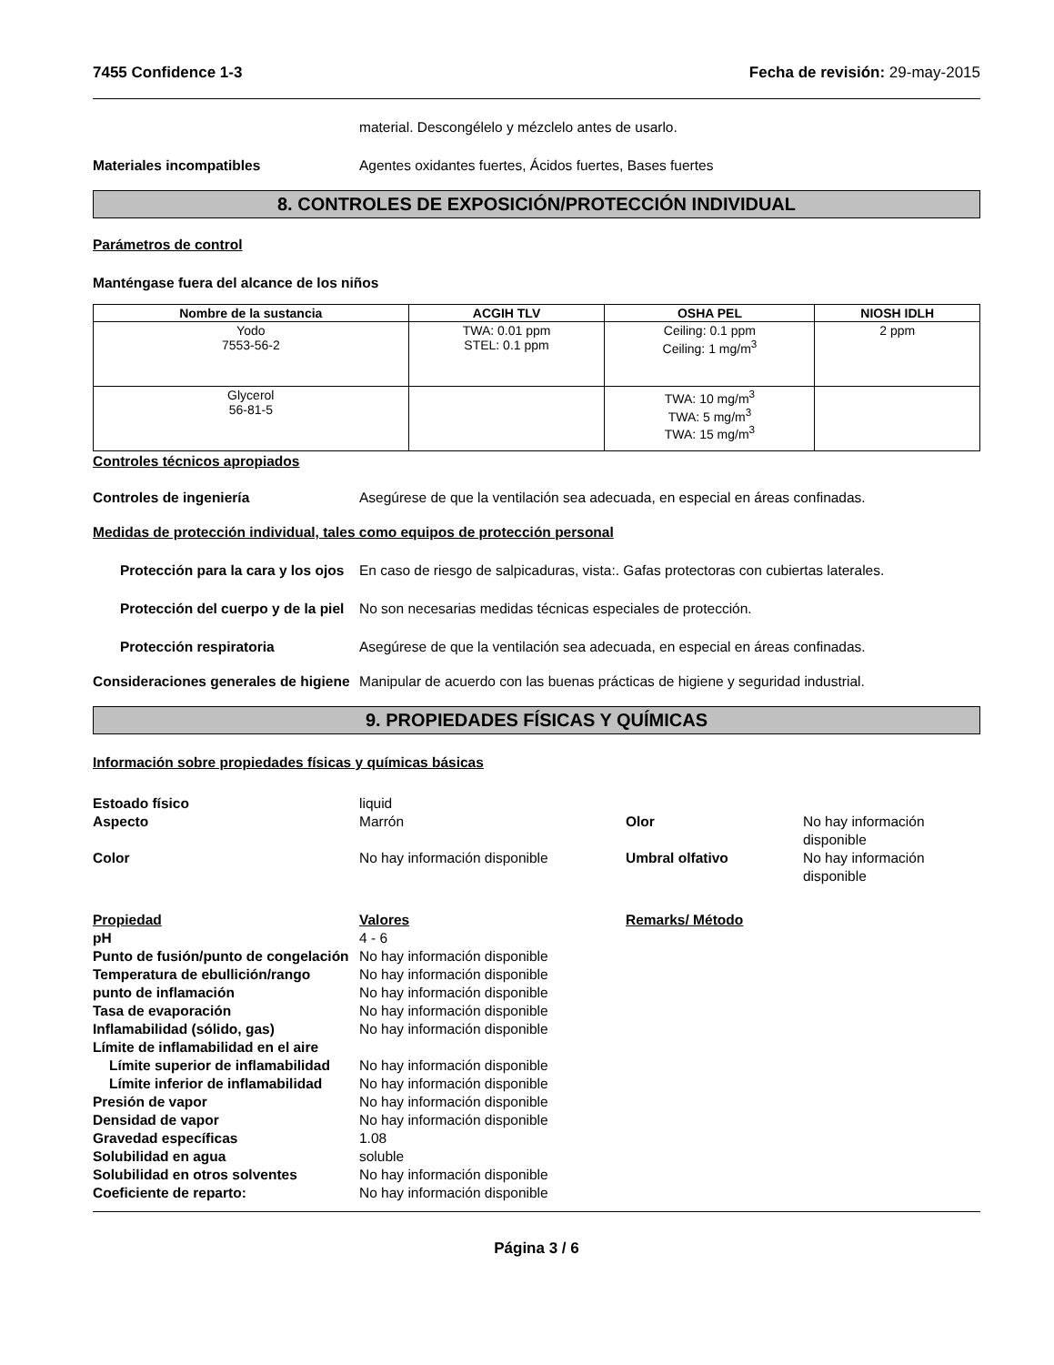7455 Confidence 1-3 Fecha de revisión: 29-may-2015
material. Descongélelo y mézclelo antes de usarlo.
Materiales incompatibles Agentes oxidantes fuertes, Ácidos fuertes, Bases fuertes
8. CONTROLES DE EXPOSICIÓN/PROTECCIÓN INDIVIDUAL
Parámetros de control
Manténgase fuera del alcance de los niños
| Nombre de la sustancia | ACGIH TLV | OSHA PEL | NIOSH IDLH |
| --- | --- | --- | --- |
| Yodo 7553-56-2 | TWA: 0.01 ppm STEL: 0.1 ppm | Ceiling: 0.1 ppm Ceiling: 1 mg/m<sup>3</sup> | 2 ppm |
| Glycerol 56-81-5 | | TWA: 10 mg/m<sup>3</sup> TWA: 5 mg/m<sup>3</sup> TWA: 15 mg/m<sup>3</sup> | |
Controles técnicos apropiados
Controles de ingeniería Asegúrese de que la ventilación sea adecuada, en especial en áreas confinadas.
Medidas de protección individual, tales como equipos de protección personal
Protección para la cara y los ojos
En caso de riesgo de salpicaduras, vista:. Gafas protectoras con cubiertas laterales.
Protección del cuerpo y de la piel
No son necesarias medidas técnicas especiales de protección.
Protección respiratoria Asegúrese de que la ventilación sea adecuada, en especial en áreas confinadas.
Consideraciones generales de higiene
Manipular de acuerdo con las buenas prácticas de higiene y seguridad industrial.
9. PROPIEDADES FÍSICAS Y QUÍMICAS
Información sobre propiedades físicas y químicas básicas
Estoado físico
liquid
Aspecto
Marrón
Olor
No hay información disponible
Color
No hay información disponible
Umbral olfativo
No hay información disponible
Propiedad
Valores
Remarks/ Método
pH
4 - 6
Punto de fusión/punto de congelación
No hay información disponible
Temperatura de ebullición/rango
No hay información disponible
punto de inflamación
No hay información disponible
Tasa de evaporación
No hay información disponible
Inflamabilidad (sólido, gas)
No hay información disponible
Límite de inflamabilidad en el aire
Límite superior de inflamabilidad
No hay información disponible
Límite inferior de inflamabilidad
No hay información disponible
Presión de vapor
No hay información disponible
Densidad de vapor
No hay información disponible
Gravedad específicas
1.08
Solubilidad en agua
soluble
Solubilidad en otros solventes
No hay información disponible
Coeficiente de reparto:
No hay información disponible
Página 3 / 6